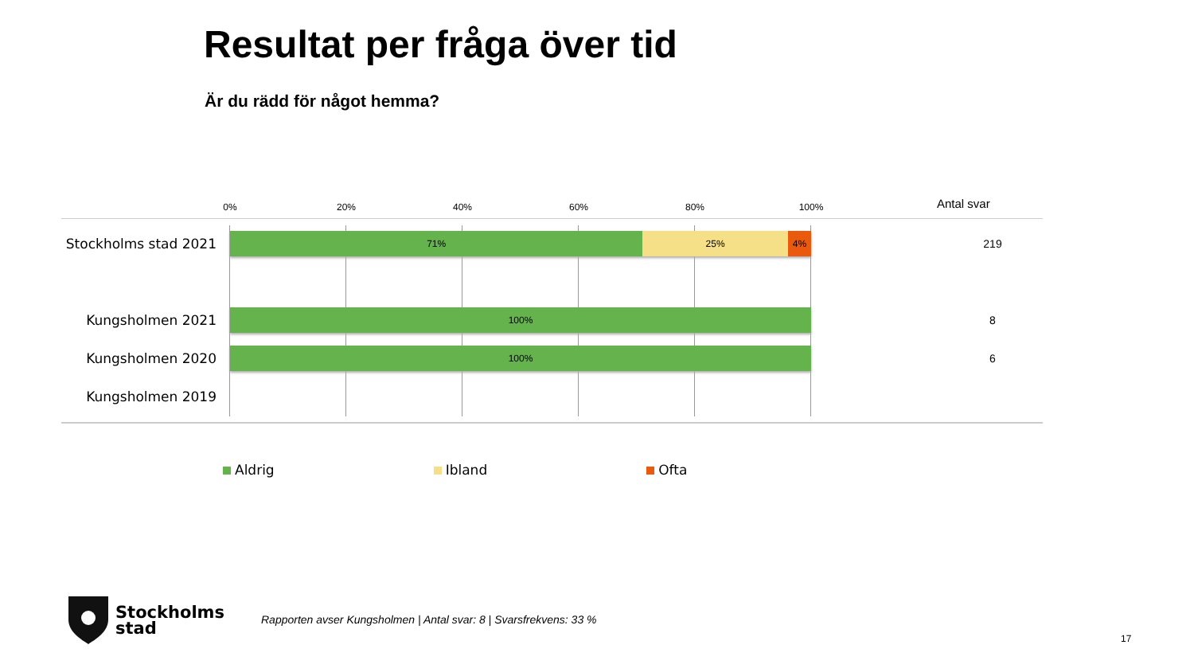Resultat per fråga över tid
Är du rädd för något hemma?
0% 20% 40% 60% 80% 100% Antal svar
Stockholms stad 2021
71% 25% 4%
219
Kungsholmen 2021
100%
8
Kungsholmen 2020
100%
6
Kungsholmen 2019
Aldrig Ibland Ofta
Stockholms
stad
Rapporten avser Kungsholmen | Antal svar: 8 | Svarsfrekvens: 33 %
17